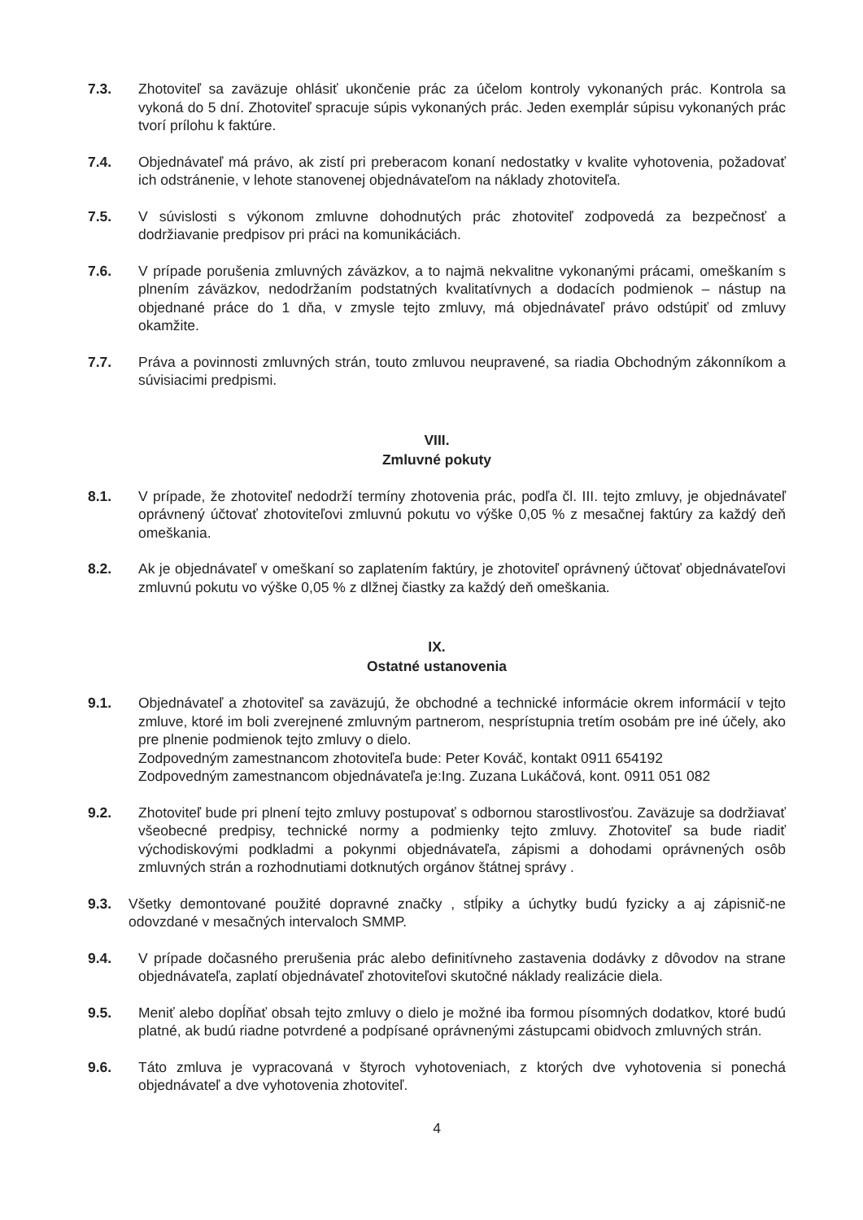7.3. Zhotoviteľ sa zaväzuje ohlásiť ukončenie prác za účelom kontroly vykonaných prác. Kontrola sa vykoná do 5 dní. Zhotoviteľ spracuje súpis vykonaných prác. Jeden exemplár súpisu vykonaných prác tvorí prílohu k faktúre.
7.4. Objednávateľ má právo, ak zistí pri preberacom konaní nedostatky v kvalite vyhotovenia, požadovať ich odstránenie, v lehote stanovenej objednávateľom na náklady zhotoviteľa.
7.5. V súvislosti s výkonom zmluvne dohodnutých prác zhotoviteľ zodpovedá za bezpečnosť a dodržiavanie predpisov pri práci na komunikáciách.
7.6. V prípade porušenia zmluvných záväzkov, a to najmä nekvalitne vykonanými prácami, omeškaním s plnením záväzkov, nedodržaním podstatných kvalitatívnych a dodacích podmienok – nástup na objednané práce do 1 dňa, v zmysle tejto zmluvy, má objednávateľ právo odstúpiť od zmluvy okamžite.
7.7. Práva a povinnosti zmluvných strán, touto zmluvou neupravené, sa riadia Obchodným zákonníkom a súvisiacimi predpismi.
VIII.
Zmluvné pokuty
8.1. V prípade, že zhotoviteľ nedodrží termíny zhotovenia prác, podľa čl. III. tejto zmluvy, je objednávateľ oprávnený účtovať zhotoviteľovi zmluvnú pokutu vo výške 0,05 % z mesačnej faktúry za každý deň omeškania.
8.2. Ak je objednávateľ v omeškaní so zaplatením faktúry, je zhotoviteľ oprávnený účtovať objednávateľovi zmluvnú pokutu vo výške 0,05 % z dlžnej čiastky za každý deň omeškania.
IX.
Ostatné ustanovenia
9.1. Objednávateľ a zhotoviteľ sa zaväzujú, že obchodné a technické informácie okrem informácií v tejto zmluve, ktoré im boli zverejnené zmluvným partnerom, nesprístupnia tretím osobám pre iné účely, ako pre plnenie podmienok tejto zmluvy o dielo.
Zodpovedným zamestnancom zhotoviteľa bude: Peter Kováč, kontakt 0911 654192
Zodpovedným zamestnancom objednávateľa je:Ing. Zuzana Lukáčová, kont. 0911 051 082
9.2. Zhotoviteľ bude pri plnení tejto zmluvy postupovať s odbornou starostlivosťou. Zaväzuje sa dodržiavať všeobecné predpisy, technické normy a podmienky tejto zmluvy. Zhotoviteľ sa bude riadiť východiskovými podkladmi a pokynmi objednávateľa, zápismi a dohodami oprávnených osôb zmluvných strán a rozhodnutiami dotknutých orgánov štátnej správy .
9.3. Všetky demontované použité dopravné značky , stĺpiky a úchytky budú fyzicky a aj zápisnič-ne odovzdané v mesačných intervaloch SMMP.
9.4. V prípade dočasného prerušenia prác alebo definitívneho zastavenia dodávky z dôvodov na strane objednávateľa, zaplatí objednávateľ zhotoviteľovi skutočné náklady realizácie diela.
9.5. Meniť alebo dopĺňať obsah tejto zmluvy o dielo je možné iba formou písomných dodatkov, ktoré budú platné, ak budú riadne potvrdené a podpísané oprávnenými zástupcami obidvoch zmluvných strán.
9.6. Táto zmluva je vypracovaná v štyroch vyhotoveniach, z ktorých dve vyhotovenia si ponechá objednávateľ a dve vyhotovenia zhotoviteľ.
4